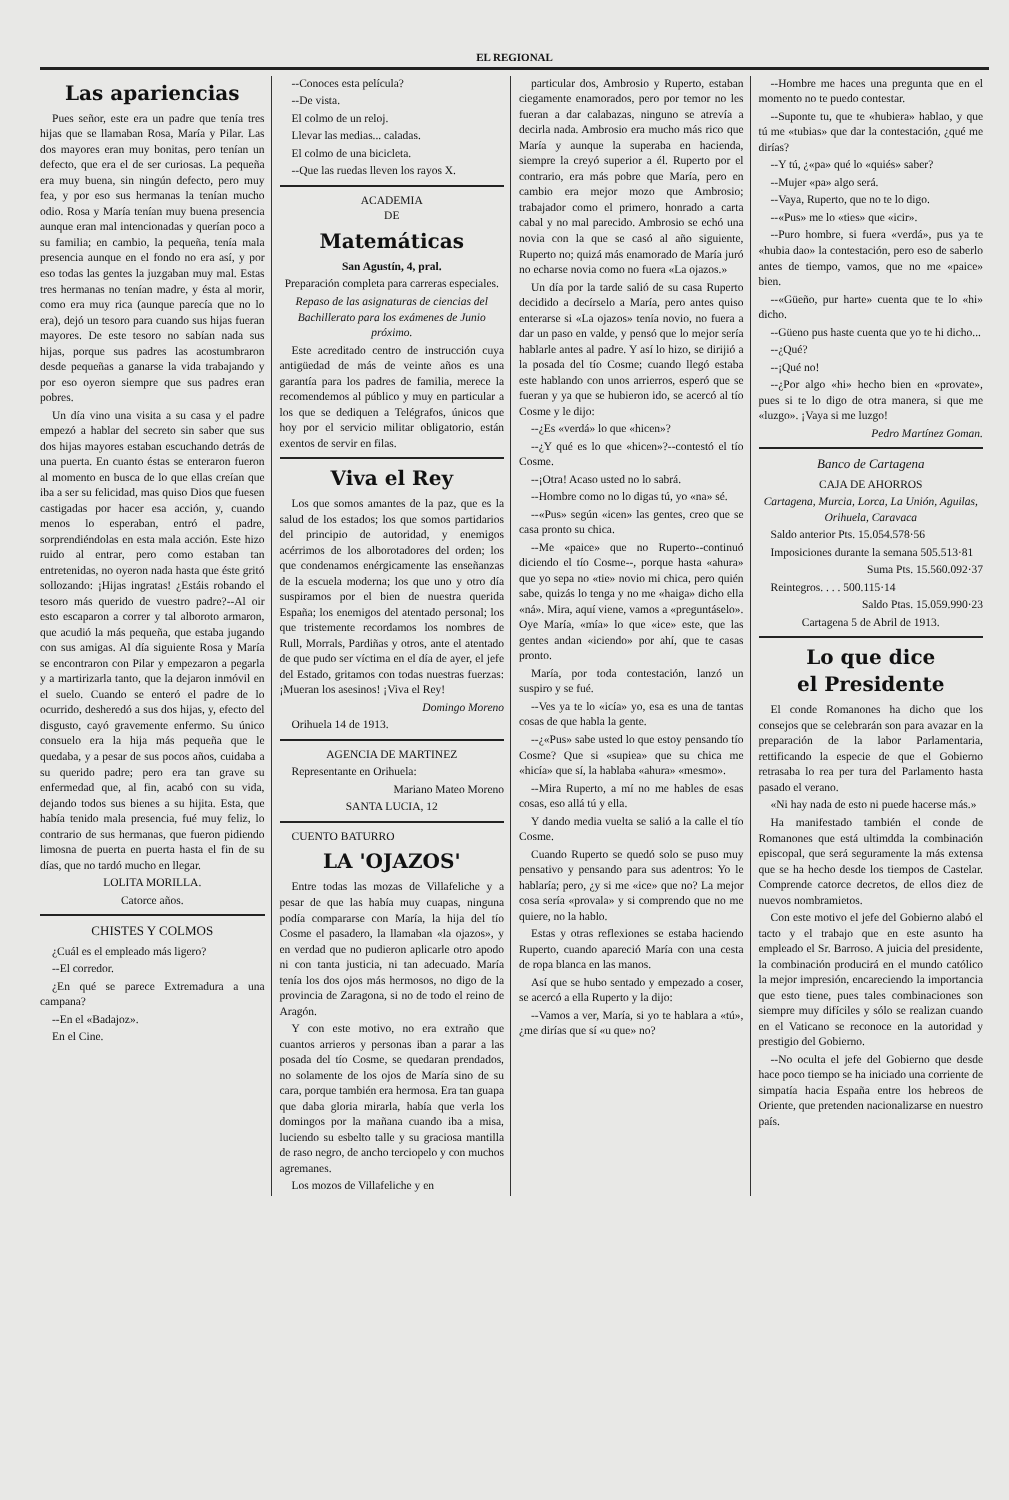EL REGIONAL
Las apariencias
Pues señor, este era un padre que tenía tres hijas que se llamaban Rosa, María y Pilar. Las dos mayores eran muy bonitas, pero tenían un defecto, que era el de ser curiosas. La pequeña era muy buena, sin ningún defecto, pero muy fea, y por eso sus hermanas la tenían mucho odio. Rosa y María tenían muy buena presencia aunque eran mal intencionadas y querían poco a su familia; en cambio, la pequeña, tenía mala presencia aunque en el fondo no era así, y por eso todas las gentes la juzgaban muy mal. Estas tres hermanas no tenían madre, y ésta al morir, como era muy rica (aunque parecía que no lo era), dejó un tesoro para cuando sus hijas fueran mayores. De este tesoro no sabían nada sus hijas, porque sus padres las acostumbraron desde pequeñas a ganarse la vida trabajando y por eso oyeron siempre que sus padres eran pobres.
Un día vino una visita a su casa y el padre empezó a hablar del secreto sin saber que sus dos hijas mayores estaban escuchando detrás de una puerta. En cuanto éstas se enteraron fueron al momento en busca de lo que ellas creían que iba a ser su felicidad, mas quiso Dios que fuesen castigadas por hacer esa acción, y, cuando menos lo esperaban, entró el padre, sorprendiéndolas en esta mala acción. Este hizo ruido al entrar, pero como estaban tan entretenidas, no oyeron nada hasta que éste gritó sollozando: ¡Hijas ingratas! ¿Estáis robando el tesoro más querido de vuestro padre?--Al oir esto escaparon a correr y tal alboroto armaron, que acudió la más pequeña, que estaba jugando con sus amigas. Al día siguiente Rosa y María se encontraron con Pilar y empezaron a pegarla y a martirizarla tanto, que la dejaron inmóvil en el suelo. Cuando se enteró el padre de lo ocurrido, desheredó a sus dos hijas, y, efecto del disgusto, cayó gravemente enfermo. Su único consuelo era la hija más pequeña que le quedaba, y a pesar de sus pocos años, cuidaba a su querido padre; pero era tan grave su enfermedad que, al fin, acabó con su vida, dejando todos sus bienes a su hijita. Esta, que había tenido mala presencia, fué muy feliz, lo contrario de sus hermanas, que fueron pidiendo limosna de puerta en puerta hasta el fin de su días, que no tardó mucho en llegar.
LOLITA MORILLA.
Catorce años.
CHISTES Y COLMOS
¿Cuál es el empleado más ligero?
--El corredor.
¿En qué se parece Extremadura a una campana?
--En el «Badajoz».
En el Cine.
--Conoces esta película?
--De vista.
El colmo de un reloj.
Llevar las medias... caladas.
El colmo de una bicicleta.
--Que las ruedas lleven los rayos X.
ACADEMIA
DE
Matemáticas
San Agustín, 4, pral.
Preparación completa para carreras especiales.
Repaso de las asignaturas de ciencias del Bachillerato para los exámenes de Junio próximo.
Este acreditado centro de instrucción cuya antigüedad de más de veinte años es una garantía para los padres de familia, merece la recomendemos al público y muy en particular a los que se dediquen a Telégrafos, únicos que hoy por el servicio militar obligatorio, están exentos de servir en filas.
Viva el Rey
Los que somos amantes de la paz, que es la salud de los estados; los que somos partidarios del principio de autoridad, y enemigos acérrimos de los alborotadores del orden; los que condenamos enérgicamente las enseñanzas de la escuela moderna; los que uno y otro día suspiramos por el bien de nuestra querida España; los enemigos del atentado personal; los que tristemente recordamos los nombres de Rull, Morrals, Pardiñas y otros, ante el atentado de que pudo ser víctima en el día de ayer, el jefe del Estado, gritamos con todas nuestras fuerzas: ¡Mueran los asesinos! ¡Viva el Rey!
Domingo Moreno
Orihuela 14 de 1913.
AGENCIA DE MARTINEZ
Representante en Orihuela:
Mariano Mateo Moreno
SANTA LUCIA, 12
CUENTO BATURRO
LA 'OJAZOS'
Entre todas las mozas de Villafeliche y a pesar de que las había muy cuapas, ninguna podía compararse con María, la hija del tío Cosme el pasadero, la llamaban «la ojazos», y en verdad que no pudieron aplicarle otro apodo ni con tanta justicia, ni tan adecuado. María tenía los dos ojos más hermosos, no digo de la provincia de Zaragona, si no de todo el reino de Aragón.
Y con este motivo, no era extraño que cuantos arrieros y personas iban a parar a las posada del tío Cosme, se quedaran prendados, no solamente de los ojos de María sino de su cara, porque también era hermosa. Era tan guapa que daba gloria mirarla, había que verla los domingos por la mañana cuando iba a misa, luciendo su esbelto talle y su graciosa mantilla de raso negro, de ancho terciopelo y con muchos agremanes.
Los mozos de Villafeliche y en
particular dos, Ambrosio y Ruperto, estaban ciegamente enamorados, pero por temor no les fueran a dar calabazas, ninguno se atrevía a decirla nada. Ambrosio era mucho más rico que María y aunque la superaba en hacienda, siempre la creyó superior a él. Ruperto por el contrario, era más pobre que María, pero en cambio era mejor mozo que Ambrosio; trabajador como el primero, honrado a carta cabal y no mal parecido. Ambrosio se echó una novia con la que se casó al año siguiente, Ruperto no; quizá más enamorado de María juró no echarse novia como no fuera «La ojazos.»
Un día por la tarde salió de su casa Ruperto decidido a decírselo a María, pero antes quiso enterarse si «La ojazos» tenía novio, no fuera a dar un paso en valde, y pensó que lo mejor sería hablarle antes al padre. Y así lo hizo, se dirijió a la posada del tío Cosme; cuando llegó estaba este hablando con unos arrierros, esperó que se fueran y ya que se hubieron ido, se acercó al tío Cosme y le dijo:
--¿Es «verdá» lo que «hicen»?
--¿Y qué es lo que «hicen»?--contestó el tío Cosme.
--¡Otra! Acaso usted no lo sabrá.
--Hombre como no lo digas tú, yo «na» sé.
--«Pus» según «icen» las gentes, creo que se casa pronto su chica.
--Me «paice» que no Ruperto--continuó diciendo el tío Cosme--, porque hasta «ahura» que yo sepa no «tie» novio mi chica, pero quién sabe, quizás lo tenga y no me «haiga» dicho ella «ná». Mira, aquí viene, vamos a «preguntáselo». Oye María, «mía» lo que «ice» este, que las gentes andan «iciendo» por ahí, que te casas pronto.
María, por toda contestación, lanzó un suspiro y se fué.
--Ves ya te lo «icía» yo, esa es una de tantas cosas de que habla la gente.
--¿«Pus» sabe usted lo que estoy pensando tío Cosme? Que si «supiea» que su chica me «hicía» que sí, la hablaba «ahura» «mesmo».
--Mira Ruperto, a mí no me hables de esas cosas, eso allá tú y ella.
Y dando media vuelta se salió a la calle el tío Cosme.
Cuando Ruperto se quedó solo se puso muy pensativo y pensando para sus adentros: Yo le hablaría; pero, ¿y si me «ice» que no? La mejor cosa sería «provala» y si comprendo que no me quiere, no la hablo.
Estas y otras reflexiones se estaba haciendo Ruperto, cuando apareció María con una cesta de ropa blanca en las manos.
Así que se hubo sentado y empezado a coser, se acercó a ella Ruperto y la dijo:
--Vamos a ver, María, si yo te hablara a «tú», ¿me dirías que sí «u que» no?
--Hombre me haces una pregunta que en el momento no te puedo contestar.
--Suponte tu, que te «hubiera» hablao, y que tú me «tubias» que dar la contestación, ¿qué me dirías?
--Y tú, ¿«pa» qué lo «quiés» saber?
--Mujer «pa» algo será.
--Vaya, Ruperto, que no te lo digo.
--«Pus» me lo «ties» que «icir».
--Puro hombre, si fuera «verdá», pus ya te «hubia dao» la contestación, pero eso de saberlo antes de tiempo, vamos, que no me «paice» bien.
--«Güeño, pur harte» cuenta que te lo «hi» dicho.
--Güeno pus haste cuenta que yo te hi dicho...
--¿Qué?
--¡Qué no!
--¿Por algo «hi» hecho bien en «provate», pues si te lo digo de otra manera, si que me «luzgo». ¡Vaya si me luzgo!
Pedro Martínez Goman.
Banco de Cartagena
CAJA DE AHORROS
Cartagena, Murcia, Lorca, La Unión, Aguilas, Orihuela, Caravaca
Saldo anterior Pts. 15.054.578·56
Imposiciones durante la semana 505.513·81
Suma Pts. 15.560.092·37
Reintegros. . . . 500.115·14
Saldo Ptas. 15.059.990·23
Cartagena 5 de Abril de 1913.
Lo que dice
el Presidente
El conde Romanones ha dicho que los consejos que se celebrarán son para avazar en la preparación de la labor Parlamentaria, rettificando la especie de que el Gobierno retrasaba lo rea per tura del Parlamento hasta pasado el verano.
«Ni hay nada de esto ni puede hacerse más.»
Ha manifestado también el conde de Romanones que está ultimdda la combinación episcopal, que será seguramente la más extensa que se ha hecho desde los tiempos de Castelar. Comprende catorce decretos, de ellos diez de nuevos nombramietos.
Con este motivo el jefe del Gobierno alabó el tacto y el trabajo que en este asunto ha empleado el Sr. Barroso. A juicia del presidente, la combinación producirá en el mundo católico la mejor impresión, encareciendo la importancia que esto tiene, pues tales combinaciones son siempre muy difíciles y sólo se realizan cuando en el Vaticano se reconoce en la autoridad y prestigio del Gobierno.
--No oculta el jefe del Gobierno que desde hace poco tiempo se ha iniciado una corriente de simpatía hacia España entre los hebreos de Oriente, que pretenden nacionalizarse en nuestro país.